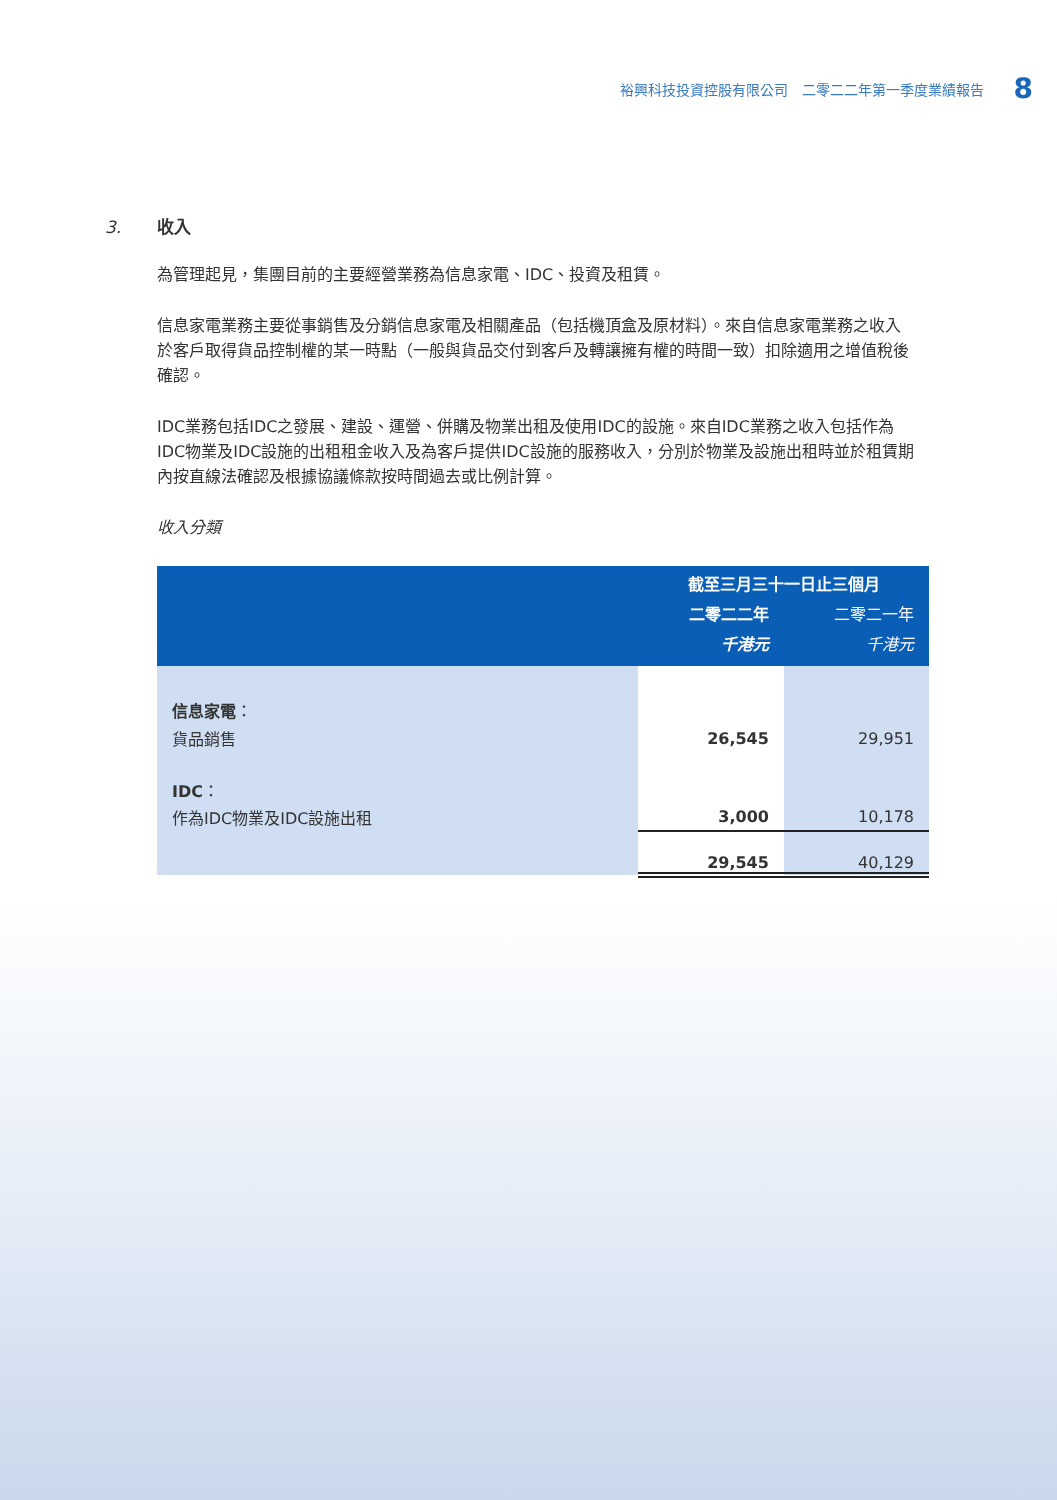裕興科技投資控股有限公司　二零二二年第一季度業績報告 8
3. 收入
為管理起見，集團目前的主要經營業務為信息家電、IDC、投資及租賃。
信息家電業務主要從事銷售及分銷信息家電及相關產品（包括機頂盒及原材料）。來自信息家電業務之收入於客戶取得貨品控制權的某一時點（一般與貨品交付到客戶及轉讓擁有權的時間一致）扣除適用之增值稅後確認。
IDC業務包括IDC之發展、建設、運營、併購及物業出租及使用IDC的設施。來自IDC業務之收入包括作為IDC物業及IDC設施的出租租金收入及為客戶提供IDC設施的服務收入，分別於物業及設施出租時並於租賃期內按直線法確認及根據協議條款按時間過去或比例計算。
收入分類
| | 截至三月三十一日止三個月 | |
| --- | --- | --- |
| | 二零二二年 | 二零二一年 |
| | 千港元 | 千港元 |
| 信息家電 ： | | |
| 貨品銷售 | 26,545 | 29,951 |
| IDC ： | | |
| 作為IDC物業及IDC設施出租 | 3,000 | 10,178 |
| | 29,545 | 40,129 |